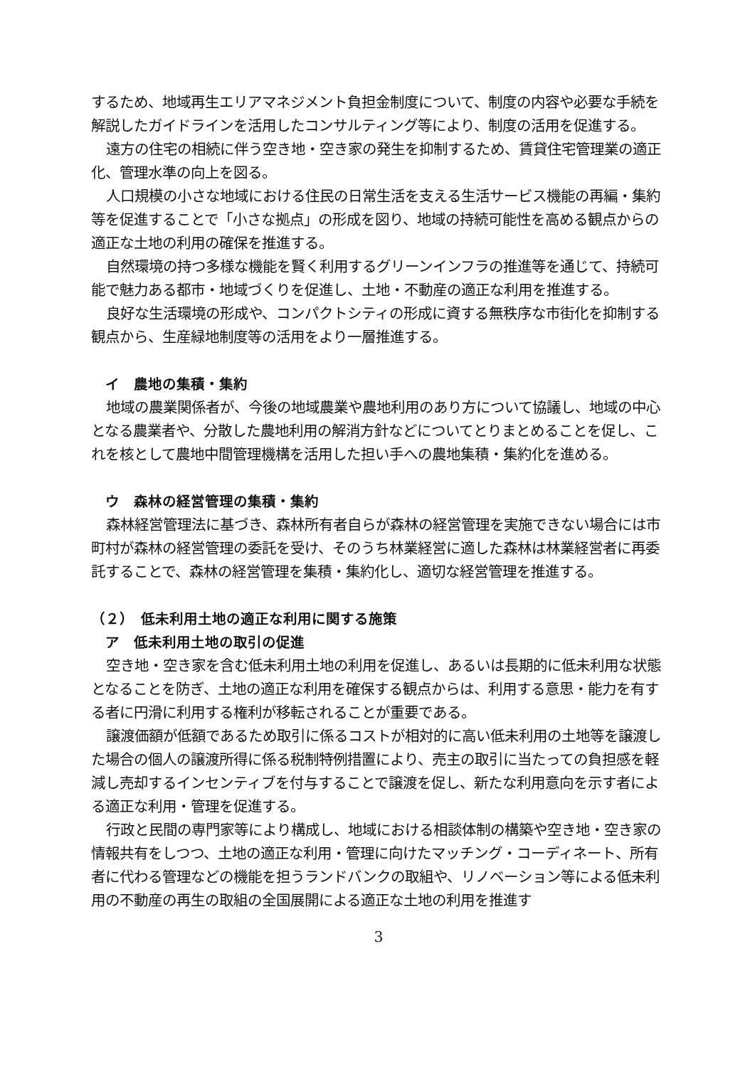するため、地域再生エリアマネジメント負担金制度について、制度の内容や必要な手続を解説したガイドラインを活用したコンサルティング等により、制度の活用を促進する。
遠方の住宅の相続に伴う空き地・空き家の発生を抑制するため、賃貸住宅管理業の適正化、管理水準の向上を図る。
人口規模の小さな地域における住民の日常生活を支える生活サービス機能の再編・集約等を促進することで「小さな拠点」の形成を図り、地域の持続可能性を高める観点からの適正な土地の利用の確保を推進する。
自然環境の持つ多様な機能を賢く利用するグリーンインフラの推進等を通じて、持続可能で魅力ある都市・地域づくりを促進し、土地・不動産の適正な利用を推進する。
良好な生活環境の形成や、コンパクトシティの形成に資する無秩序な市街化を抑制する観点から、生産緑地制度等の活用をより一層推進する。
イ　農地の集積・集約
地域の農業関係者が、今後の地域農業や農地利用のあり方について協議し、地域の中心となる農業者や、分散した農地利用の解消方針などについてとりまとめることを促し、これを核として農地中間管理機構を活用した担い手への農地集積・集約化を進める。
ウ　森林の経営管理の集積・集約
森林経営管理法に基づき、森林所有者自らが森林の経営管理を実施できない場合には市町村が森林の経営管理の委託を受け、そのうち林業経営に適した森林は林業経営者に再委託することで、森林の経営管理を集積・集約化し、適切な経営管理を推進する。
（２）　低未利用土地の適正な利用に関する施策
ア　低未利用土地の取引の促進
空き地・空き家を含む低未利用土地の利用を促進し、あるいは長期的に低未利用な状態となることを防ぎ、土地の適正な利用を確保する観点からは、利用する意思・能力を有する者に円滑に利用する権利が移転されることが重要である。
譲渡価額が低額であるため取引に係るコストが相対的に高い低未利用の土地等を譲渡した場合の個人の譲渡所得に係る税制特例措置により、売主の取引に当たっての負担感を軽減し売却するインセンティブを付与することで譲渡を促し、新たな利用意向を示す者による適正な利用・管理を促進する。
行政と民間の専門家等により構成し、地域における相談体制の構築や空き地・空き家の情報共有をしつつ、土地の適正な利用・管理に向けたマッチング・コーディネート、所有者に代わる管理などの機能を担うランドバンクの取組や、リノベーション等による低未利用の不動産の再生の取組の全国展開による適正な土地の利用を推進す
3